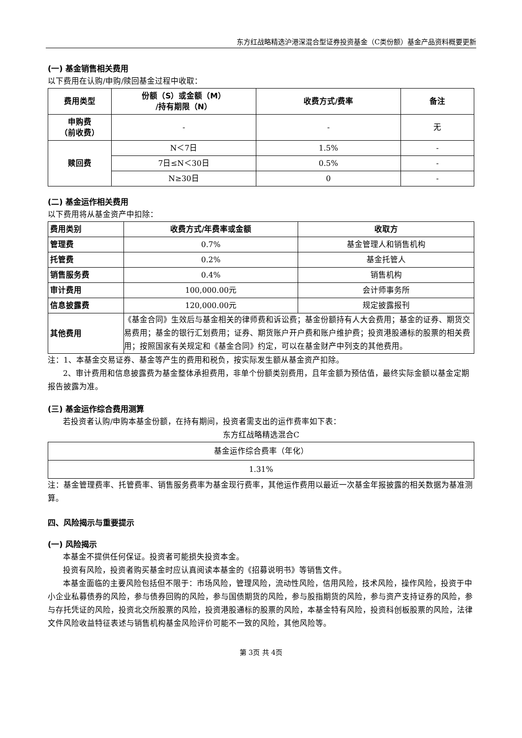东方红战略精选沪港深混合型证券投资基金（C类份额）基金产品资料概要更新
(一) 基金销售相关费用
以下费用在认购/申购/赎回基金过程中收取：
| 费用类型 | 份额（S）或金额（M） /持有期限（N） | 收费方式/费率 | 备注 |
| --- | --- | --- | --- |
| 申购费 （前收费） | - | - | 无 |
| 赎回费 | N＜7日 | 1.5% | - |
| | 7日≤N＜30日 | 0.5% | - |
| | N≥30日 | 0 | - |
(二) 基金运作相关费用
以下费用将从基金资产中扣除：
| 费用类别 | 收费方式/年费率或金额 | 收取方 |
| --- | --- | --- |
| 管理费 | 0.7% | 基金管理人和销售机构 |
| 托管费 | 0.2% | 基金托管人 |
| 销售服务费 | 0.4% | 销售机构 |
| 审计费用 | 100,000.00元 | 会计师事务所 |
| 信息披露费 | 120,000.00元 | 规定披露报刊 |
| 其他费用 | 《基金合同》生效后与基金相关的律师费和诉讼费；基金份额持有人大会费用；基金的证券、期货交易费用；基金的银行汇划费用；证券、期货账户开户费和账户维护费；投资港股通标的股票的相关费用；按照国家有关规定和《基金合同》约定，可以在基金财产中列支的其他费用。 | |
注：1、本基金交易证券、基金等产生的费用和税负，按实际发生额从基金资产扣除。
2、审计费用和信息披露费为基金整体承担费用，非单个份额类别费用，且年金额为预估值，最终实际金额以基金定期报告披露为准。
(三) 基金运作综合费用测算
若投资者认购/申购本基金份额，在持有期间，投资者需支出的运作费率如下表：
东方红战略精选混合C
| 基金运作综合费率（年化） |
| 1.31% |
注：基金管理费率、托管费率、销售服务费率为基金现行费率，其他运作费用以最近一次基金年报披露的相关数据为基准测算。
四、风险揭示与重要提示
(一) 风险揭示
本基金不提供任何保证。投资者可能损失投资本金。
投资有风险，投资者购买基金时应认真阅读本基金的《招募说明书》等销售文件。
本基金面临的主要风险包括但不限于：市场风险，管理风险，流动性风险，信用风险，技术风险，操作风险，投资于中小企业私募债券的风险，参与债券回购的风险，参与国债期货的风险，参与股指期货的风险，参与资产支持证券的风险，参与存托凭证的风险，投资北交所股票的风险，投资港股通标的股票的风险，本基金特有风险，投资科创板股票的风险，法律文件风险收益特征表述与销售机构基金风险评价可能不一致的风险，其他风险等。
第 3页 共 4页